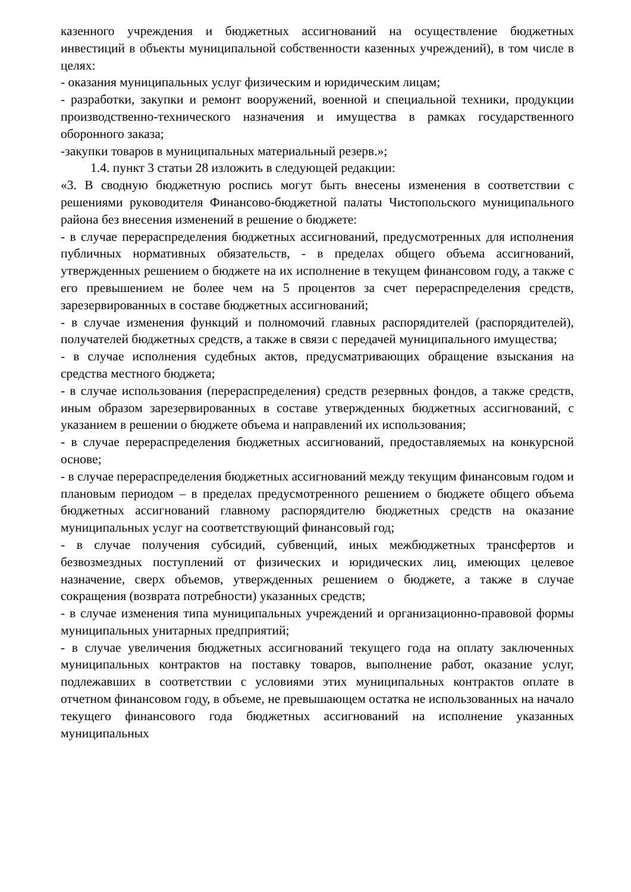казенного учреждения и бюджетных ассигнований на осуществление бюджетных инвестиций в объекты муниципальной собственности казенных учреждений), в том числе в целях:
- оказания муниципальных услуг физическим и юридическим лицам;
- разработки, закупки и ремонт вооружений, военной и специальной техники, продукции производственно-технического назначения и имущества в рамках государственного оборонного заказа;
-закупки товаров в муниципальных материальный резерв.»;
1.4. пункт 3 статьи 28 изложить в следующей редакции:
«3. В сводную бюджетную роспись могут быть внесены изменения в соответствии с решениями руководителя Финансово-бюджетной палаты Чистопольского муниципального района без внесения изменений в решение о бюджете:
- в случае перераспределения бюджетных ассигнований, предусмотренных для исполнения публичных нормативных обязательств, - в пределах общего объема ассигнований, утвержденных решением о бюджете на их исполнение в текущем финансовом году, а также с его превышением не более чем на 5 процентов за счет перераспределения средств, зарезервированных в составе бюджетных ассигнований;
- в случае изменения функций и полномочий главных распорядителей (распорядителей), получателей бюджетных средств, а также в связи с передачей муниципального имущества;
- в случае исполнения судебных актов, предусматривающих обращение взыскания на средства местного бюджета;
- в случае использования (перераспределения) средств резервных фондов, а также средств, иным образом зарезервированных в составе утвержденных бюджетных ассигнований, с указанием в решении о бюджете объема и направлений их использования;
- в случае перераспределения бюджетных ассигнований, предоставляемых на конкурсной основе;
- в случае перераспределения бюджетных ассигнований между текущим финансовым годом и плановым периодом – в пределах предусмотренного решением о бюджете общего объема бюджетных ассигнований главному распорядителю бюджетных средств на оказание муниципальных услуг на соответствующий финансовый год;
- в случае получения субсидий, субвенций, иных межбюджетных трансфертов и безвозмездных поступлений от физических и юридических лиц, имеющих целевое назначение, сверх объемов, утвержденных решением о бюджете, а также в случае сокращения (возврата потребности) указанных средств;
- в случае изменения типа муниципальных учреждений и организационно-правовой формы муниципальных унитарных предприятий;
- в случае увеличения бюджетных ассигнований текущего года на оплату заключенных муниципальных контрактов на поставку товаров, выполнение работ, оказание услуг, подлежавших в соответствии с условиями этих муниципальных контрактов оплате в отчетном финансовом году, в объеме, не превышающем остатка не использованных на начало текущего финансового года бюджетных ассигнований на исполнение указанных муниципальных